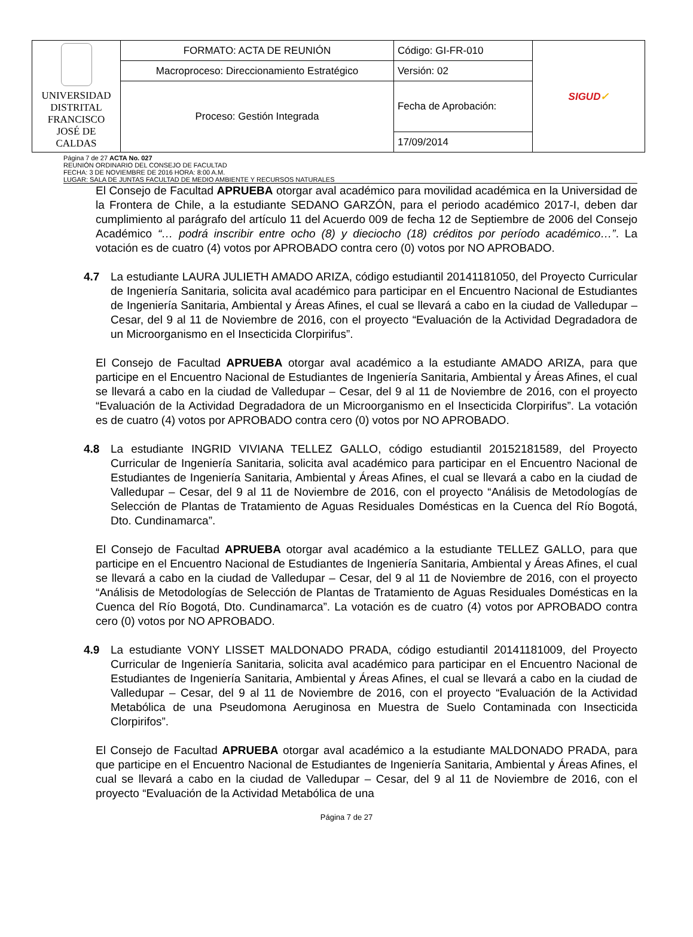| UNIVERSIDAD DISTRITAL FRANCISCO JOSÉ DE CALDAS | FORMATO: ACTA DE REUNIÓN | Código: GI-FR-010 | SIGUD ✓ |
| | Macroproceso: Direccionamiento Estratégico | Versión: 02 | |
| | Proceso: Gestión Integrada | Fecha de Aprobación: | |
| | | 17/09/2014 | |
Página 7 de 27 ACTA No. 027
REUNIÓN ORDINARIO DEL CONSEJO DE FACULTAD
FECHA: 3 DE NOVIEMBRE DE 2016 HORA: 8:00 A.M.
LUGAR: SALA DE JUNTAS FACULTAD DE MEDIO AMBIENTE Y RECURSOS NATURALES
El Consejo de Facultad APRUEBA otorgar aval académico para movilidad académica en la Universidad de la Frontera de Chile, a la estudiante SEDANO GARZÓN, para el periodo académico 2017-I, deben dar cumplimiento al parágrafo del artículo 11 del Acuerdo 009 de fecha 12 de Septiembre de 2006 del Consejo Académico “… podrá inscribir entre ocho (8) y dieciocho (18) créditos por período académico…”. La votación es de cuatro (4) votos por APROBADO contra cero (0) votos por NO APROBADO.
4.7 La estudiante LAURA JULIETH AMADO ARIZA, código estudiantil 20141181050, del Proyecto Curricular de Ingeniería Sanitaria, solicita aval académico para participar en el Encuentro Nacional de Estudiantes de Ingeniería Sanitaria, Ambiental y Áreas Afines, el cual se llevará a cabo en la ciudad de Valledupar – Cesar, del 9 al 11 de Noviembre de 2016, con el proyecto “Evaluación de la Actividad Degradadora de un Microorganismo en el Insecticida Clorpirifus”.
El Consejo de Facultad APRUEBA otorgar aval académico a la estudiante AMADO ARIZA, para que participe en el Encuentro Nacional de Estudiantes de Ingeniería Sanitaria, Ambiental y Áreas Afines, el cual se llevará a cabo en la ciudad de Valledupar – Cesar, del 9 al 11 de Noviembre de 2016, con el proyecto “Evaluación de la Actividad Degradadora de un Microorganismo en el Insecticida Clorpirifus”. La votación es de cuatro (4) votos por APROBADO contra cero (0) votos por NO APROBADO.
4.8 La estudiante INGRID VIVIANA TELLEZ GALLO, código estudiantil 20152181589, del Proyecto Curricular de Ingeniería Sanitaria, solicita aval académico para participar en el Encuentro Nacional de Estudiantes de Ingeniería Sanitaria, Ambiental y Áreas Afines, el cual se llevará a cabo en la ciudad de Valledupar – Cesar, del 9 al 11 de Noviembre de 2016, con el proyecto “Análisis de Metodologías de Selección de Plantas de Tratamiento de Aguas Residuales Domésticas en la Cuenca del Río Bogotá, Dto. Cundinamarca”.
El Consejo de Facultad APRUEBA otorgar aval académico a la estudiante TELLEZ GALLO, para que participe en el Encuentro Nacional de Estudiantes de Ingeniería Sanitaria, Ambiental y Áreas Afines, el cual se llevará a cabo en la ciudad de Valledupar – Cesar, del 9 al 11 de Noviembre de 2016, con el proyecto “Análisis de Metodologías de Selección de Plantas de Tratamiento de Aguas Residuales Domésticas en la Cuenca del Río Bogotá, Dto. Cundinamarca”. La votación es de cuatro (4) votos por APROBADO contra cero (0) votos por NO APROBADO.
4.9 La estudiante VONY LISSET MALDONADO PRADA, código estudiantil 20141181009, del Proyecto Curricular de Ingeniería Sanitaria, solicita aval académico para participar en el Encuentro Nacional de Estudiantes de Ingeniería Sanitaria, Ambiental y Áreas Afines, el cual se llevará a cabo en la ciudad de Valledupar – Cesar, del 9 al 11 de Noviembre de 2016, con el proyecto “Evaluación de la Actividad Metabólica de una Pseudomona Aeruginosa en Muestra de Suelo Contaminada con Insecticida Clorpirifos”.
El Consejo de Facultad APRUEBA otorgar aval académico a la estudiante MALDONADO PRADA, para que participe en el Encuentro Nacional de Estudiantes de Ingeniería Sanitaria, Ambiental y Áreas Afines, el cual se llevará a cabo en la ciudad de Valledupar – Cesar, del 9 al 11 de Noviembre de 2016, con el proyecto “Evaluación de la Actividad Metabólica de una
Página 7 de 27